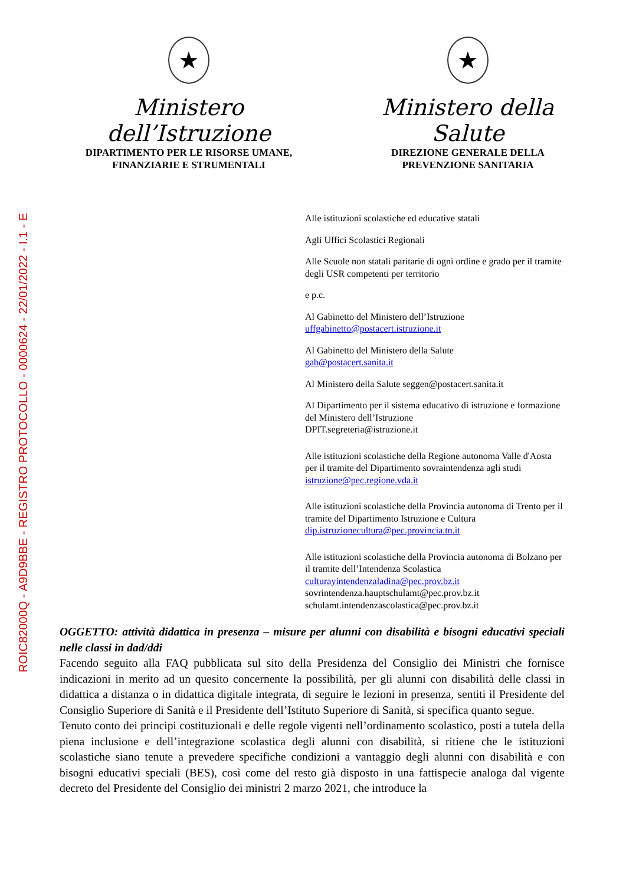ROIC82000Q - A9D9BBE - REGISTRO PROTOCOLLO - 0000624 - 22/01/2022 - I.1 - E
★
Ministero dell’Istruzione
DIPARTIMENTO PER LE RISORSE UMANE,
FINANZIARIE E STRUMENTALI
★
Ministero della Salute
DIREZIONE GENERALE DELLA
PREVENZIONE SANITARIA
Alle istituzioni scolastiche ed educative statali
Agli Uffici Scolastici Regionali
Alle Scuole non statali paritarie di ogni ordine e grado per il tramite degli USR competenti per territorio
e p.c.
Al Gabinetto del Ministero dell’Istruzione
uffgabinetto@postacert.istruzione.it
Al Gabinetto del Ministero della Salute
gab@postacert.sanita.it
Al Ministero della Salute seggen@postacert.sanita.it
Al Dipartimento per il sistema educativo di istruzione e formazione del Ministero dell’Istruzione
DPIT.segreteria@istruzione.it
Alle istituzioni scolastiche della Regione autonoma Valle d'Aosta per il tramite del Dipartimento sovraintendenza agli studi
istruzione@pec.regione.vda.it
Alle istituzioni scolastiche della Provincia autonoma di Trento per il tramite del Dipartimento Istruzione e Cultura
dip.istruzionecultura@pec.provincia.tn.it
Alle istituzioni scolastiche della Provincia autonoma di Bolzano per il tramite dell’Intendenza Scolastica
culturayintendenzaladina@pec.prov.bz.it
sovrintendenza.hauptschulamt@pec.prov.bz.it
schulamt.intendenzascolastica@pec.prov.bz.it
OGGETTO: attività didattica in presenza – misure per alunni con disabilità e bisogni educativi speciali nelle classi in dad/ddi
Facendo seguito alla FAQ pubblicata sul sito della Presidenza del Consiglio dei Ministri che fornisce indicazioni in merito ad un quesito concernente la possibilità, per gli alunni con disabilità delle classi in didattica a distanza o in didattica digitale integrata, di seguire le lezioni in presenza, sentiti il Presidente del Consiglio Superiore di Sanità e il Presidente dell’Istituto Superiore di Sanità, si specifica quanto segue.
Tenuto conto dei principi costituzionali e delle regole vigenti nell’ordinamento scolastico, posti a tutela della piena inclusione e dell’integrazione scolastica degli alunni con disabilità, si ritiene che le istituzioni scolastiche siano tenute a prevedere specifiche condizioni a vantaggio degli alunni con disabilità e con bisogni educativi speciali (BES), così come del resto già disposto in una fattispecie analoga dal vigente decreto del Presidente del Consiglio dei ministri 2 marzo 2021, che introduce la